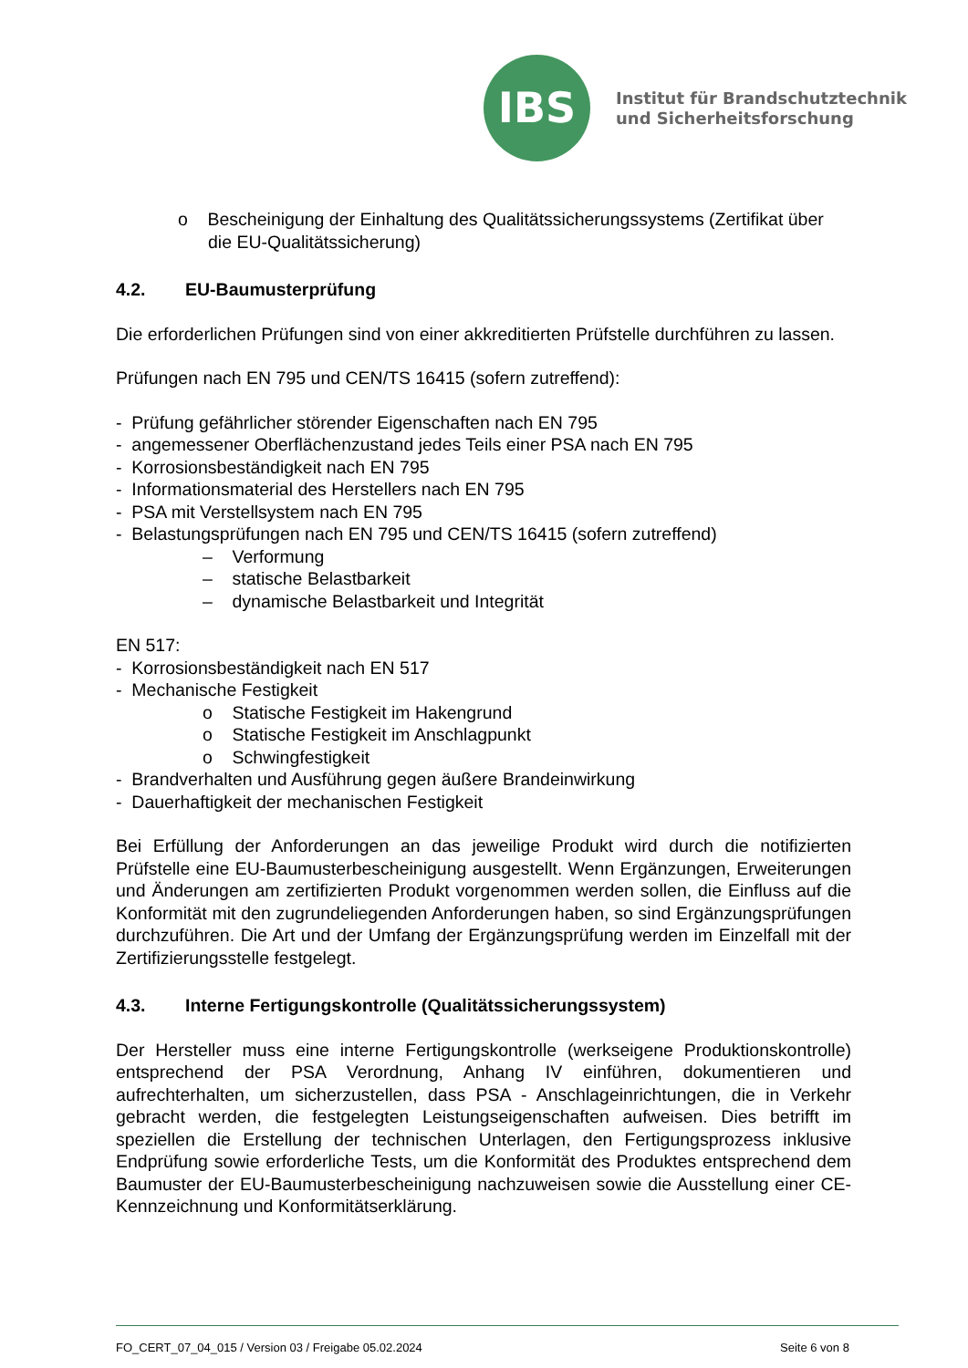IBS
Institut für Brandschutztechnik
und Sicherheitsforschung
o Bescheinigung der Einhaltung des Qualitätssicherungssystems (Zertifikat über die EU-Qualitätssicherung)
4.2. EU-Baumusterprüfung
Die erforderlichen Prüfungen sind von einer akkreditierten Prüfstelle durchführen zu lassen.
Prüfungen nach EN 795 und CEN/TS 16415 (sofern zutreffend):
- Prüfung gefährlicher störender Eigenschaften nach EN 795
- angemessener Oberflächenzustand jedes Teils einer PSA nach EN 795
- Korrosionsbeständigkeit nach EN 795
- Informationsmaterial des Herstellers nach EN 795
- PSA mit Verstellsystem nach EN 795
- Belastungsprüfungen nach EN 795 und CEN/TS 16415 (sofern zutreffend)
– Verformung
– statische Belastbarkeit
– dynamische Belastbarkeit und Integrität
EN 517:
- Korrosionsbeständigkeit nach EN 517
- Mechanische Festigkeit
o Statische Festigkeit im Hakengrund
o Statische Festigkeit im Anschlagpunkt
o Schwingfestigkeit
- Brandverhalten und Ausführung gegen äußere Brandeinwirkung
- Dauerhaftigkeit der mechanischen Festigkeit
Bei Erfüllung der Anforderungen an das jeweilige Produkt wird durch die notifizierten Prüfstelle eine EU-Baumusterbescheinigung ausgestellt. Wenn Ergänzungen, Erweiterungen und Änderungen am zertifizierten Produkt vorgenommen werden sollen, die Einfluss auf die Konformität mit den zugrundeliegenden Anforderungen haben, so sind Ergänzungsprüfungen durchzuführen. Die Art und der Umfang der Ergänzungsprüfung werden im Einzelfall mit der Zertifizierungsstelle festgelegt.
4.3. Interne Fertigungskontrolle (Qualitätssicherungssystem)
Der Hersteller muss eine interne Fertigungskontrolle (werkseigene Produktionskontrolle) entsprechend der PSA Verordnung, Anhang IV einführen, dokumentieren und aufrechterhalten, um sicherzustellen, dass PSA - Anschlageinrichtungen, die in Verkehr gebracht werden, die festgelegten Leistungseigenschaften aufweisen. Dies betrifft im speziellen die Erstellung der technischen Unterlagen, den Fertigungsprozess inklusive Endprüfung sowie erforderliche Tests, um die Konformität des Produktes entsprechend dem Baumuster der EU-Baumusterbescheinigung nachzuweisen sowie die Ausstellung einer CE-Kennzeichnung und Konformitätserklärung.
FO_CERT_07_04_015 / Version 03 / Freigabe 05.02.2024 Seite 6 von 8